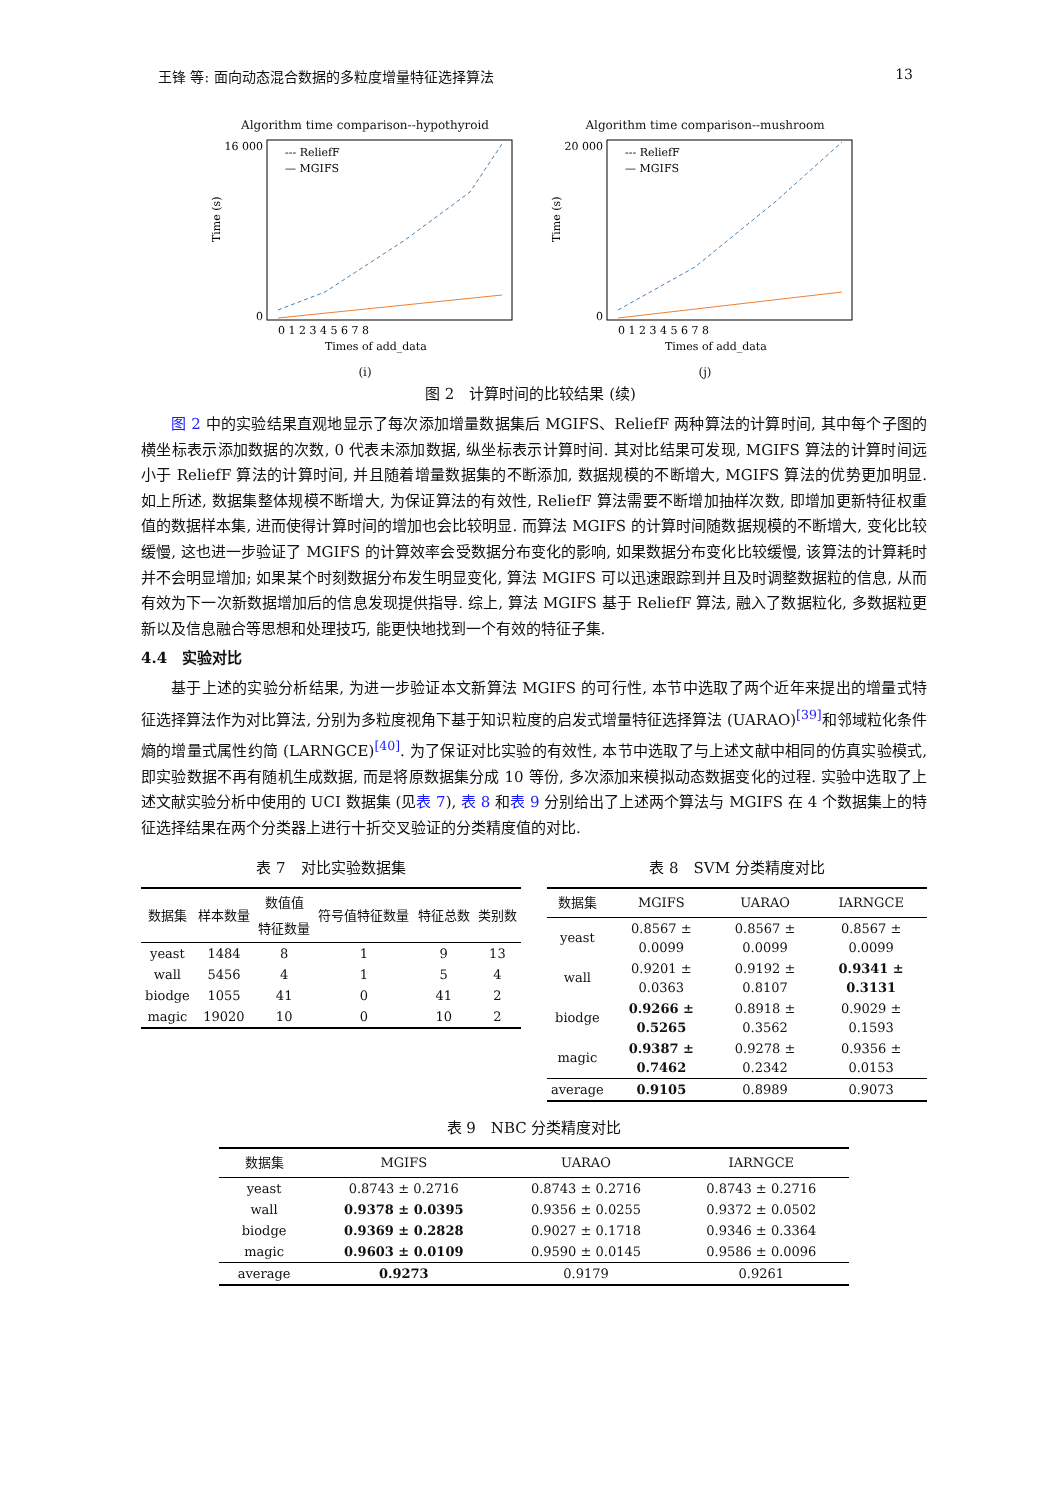王锋 等: 面向动态混合数据的多粒度增量特征选择算法 13
Algorithm time comparison--hypothyroid
16 000
0
Time (s)
--- ReliefF
— MGIFS
0 1 2 3 4 5 6 7 8
Times of add_data
(i)
Algorithm time comparison--mushroom
20 000
0
Time (s)
--- ReliefF
— MGIFS
0 1 2 3 4 5 6 7 8
Times of add_data
(j)
图 2　计算时间的比较结果 (续)
图 2 中的实验结果直观地显示了每次添加增量数据集后 MGIFS、ReliefF 两种算法的计算时间, 其中每个子图的横坐标表示添加数据的次数, 0 代表未添加数据, 纵坐标表示计算时间. 其对比结果可发现, MGIFS 算法的计算时间远小于 ReliefF 算法的计算时间, 并且随着增量数据集的不断添加, 数据规模的不断增大, MGIFS 算法的优势更加明显. 如上所述, 数据集整体规模不断增大, 为保证算法的有效性, ReliefF 算法需要不断增加抽样次数, 即增加更新特征权重值的数据样本集, 进而使得计算时间的增加也会比较明显. 而算法 MGIFS 的计算时间随数据规模的不断增大, 变化比较缓慢, 这也进一步验证了 MGIFS 的计算效率会受数据分布变化的影响, 如果数据分布变化比较缓慢, 该算法的计算耗时并不会明显增加; 如果某个时刻数据分布发生明显变化, 算法 MGIFS 可以迅速跟踪到并且及时调整数据粒的信息, 从而有效为下一次新数据增加后的信息发现提供指导. 综上, 算法 MGIFS 基于 ReliefF 算法, 融入了数据粒化, 多数据粒更新以及信息融合等思想和处理技巧, 能更快地找到一个有效的特征子集.
4.4　实验对比
基于上述的实验分析结果, 为进一步验证本文新算法 MGIFS 的可行性, 本节中选取了两个近年来提出的增量式特征选择算法作为对比算法, 分别为多粒度视角下基于知识粒度的启发式增量特征选择算法 (UARAO)<sup>[39]</sup>和邻域粒化条件熵的增量式属性约简 (LARNGCE)<sup>[40]</sup>. 为了保证对比实验的有效性, 本节中选取了与上述文献中相同的仿真实验模式, 即实验数据不再有随机生成数据, 而是将原数据集分成 10 等份, 多次添加来模拟动态数据变化的过程. 实验中选取了上述文献实验分析中使用的 UCI 数据集 (见表 7), 表 8 和表 9 分别给出了上述两个算法与 MGIFS 在 4 个数据集上的特征选择结果在两个分类器上进行十折交叉验证的分类精度值的对比.
表 7　对比实验数据集
| 数据集 | 样本数量 | 数值值 特征数量 | 符号值特征数量 | 特征总数 | 类别数 |
| --- | --- | --- | --- | --- | --- |
| yeast | 1484 | 8 | 1 | 9 | 13 |
| wall | 5456 | 4 | 1 | 5 | 4 |
| biodge | 1055 | 41 | 0 | 41 | 2 |
| magic | 19020 | 10 | 0 | 10 | 2 |
表 8　SVM 分类精度对比
| 数据集 | MGIFS | UARAO | IARNGCE |
| --- | --- | --- | --- |
| yeast | 0.8567 ± 0.0099 | 0.8567 ± 0.0099 | 0.8567 ± 0.0099 |
| wall | 0.9201 ± 0.0363 | 0.9192 ± 0.8107 | 0.9341 ± 0.3131 |
| biodge | 0.9266 ± 0.5265 | 0.8918 ± 0.3562 | 0.9029 ± 0.1593 |
| magic | 0.9387 ± 0.7462 | 0.9278 ± 0.2342 | 0.9356 ± 0.0153 |
| average | 0.9105 | 0.8989 | 0.9073 |
表 9　NBC 分类精度对比
| 数据集 | MGIFS | UARAO | IARNGCE |
| --- | --- | --- | --- |
| yeast | 0.8743 ± 0.2716 | 0.8743 ± 0.2716 | 0.8743 ± 0.2716 |
| wall | 0.9378 ± 0.0395 | 0.9356 ± 0.0255 | 0.9372 ± 0.0502 |
| biodge | 0.9369 ± 0.2828 | 0.9027 ± 0.1718 | 0.9346 ± 0.3364 |
| magic | 0.9603 ± 0.0109 | 0.9590 ± 0.0145 | 0.9586 ± 0.0096 |
| average | 0.9273 | 0.9179 | 0.9261 |